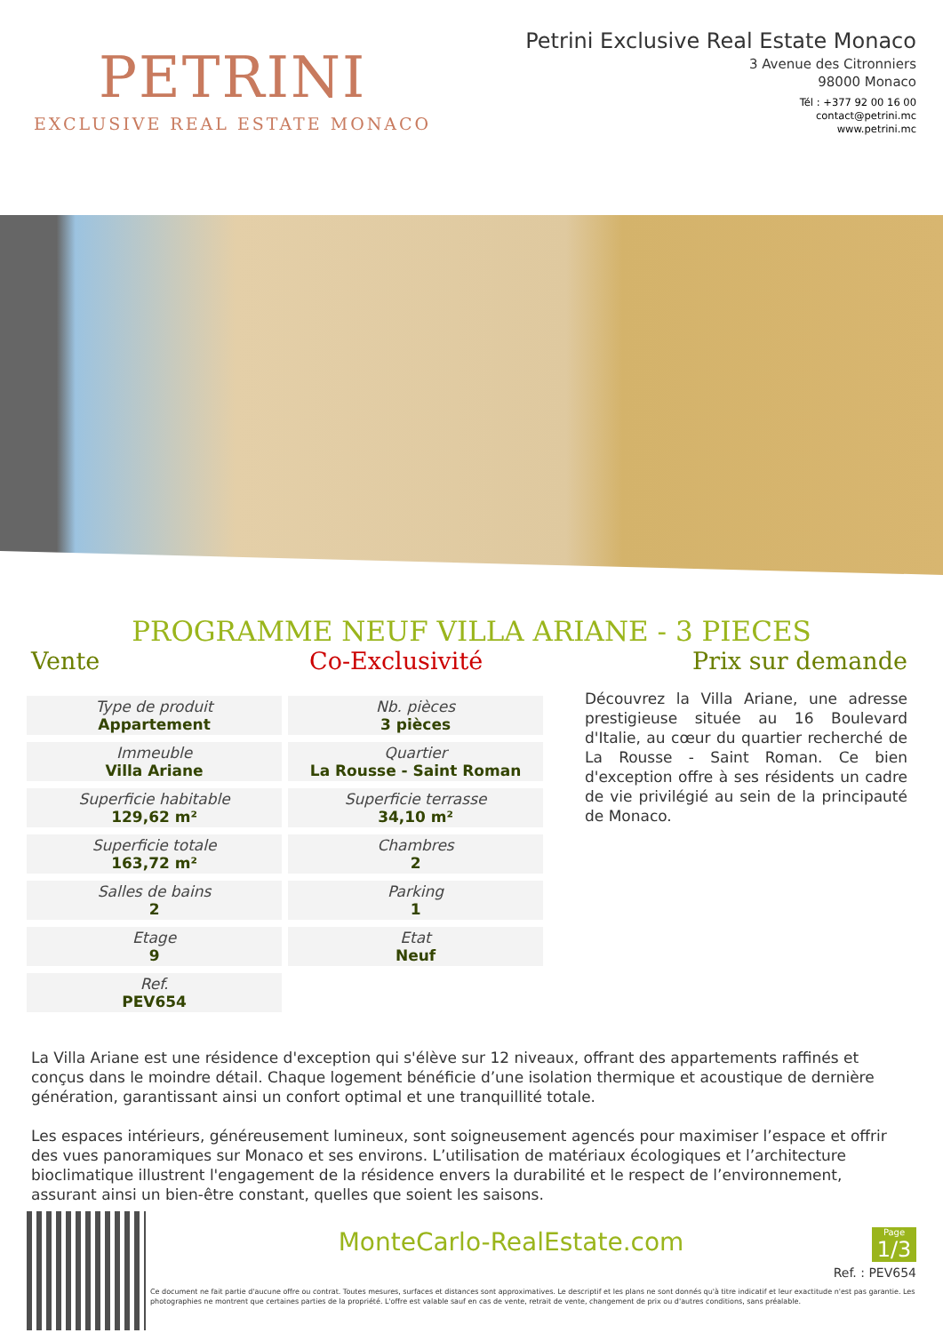PETRINI
EXCLUSIVE REAL ESTATE MONACO
Petrini Exclusive Real Estate Monaco
3 Avenue des Citronniers
98000 Monaco
Tél : +377 92 00 16 00
contact@petrini.mc
www.petrini.mc
PROGRAMME NEUF VILLA ARIANE - 3 PIECES
Vente Co-Exclusivité Prix sur demande
| Type de produit Appartement | Nb. pièces 3 pièces |
| Immeuble Villa Ariane | Quartier La Rousse - Saint Roman |
| Superficie habitable 129,62 m² | Superficie terrasse 34,10 m² |
| Superficie totale 163,72 m² | Chambres 2 |
| Salles de bains 2 | Parking 1 |
| Etage 9 | Etat Neuf |
| Ref. PEV654 | |
Découvrez la Villa Ariane, une adresse prestigieuse située au 16 Boulevard d'Italie, au cœur du quartier recherché de La Rousse - Saint Roman. Ce bien d'exception offre à ses résidents un cadre de vie privilégié au sein de la principauté de Monaco.
La Villa Ariane est une résidence d'exception qui s'élève sur 12 niveaux, offrant des appartements raffinés et conçus dans le moindre détail. Chaque logement bénéficie d’une isolation thermique et acoustique de dernière génération, garantissant ainsi un confort optimal et une tranquillité totale.
Les espaces intérieurs, généreusement lumineux, sont soigneusement agencés pour maximiser l’espace et offrir des vues panoramiques sur Monaco et ses environs. L’utilisation de matériaux écologiques et l’architecture bioclimatique illustrent l'engagement de la résidence envers la durabilité et le respect de l’environnement, assurant ainsi un bien-être constant, quelles que soient les saisons.
MonteCarlo-RealEstate.com
Page
1/3
Ref. : PEV654
Ce document ne fait partie d'aucune offre ou contrat. Toutes mesures, surfaces et distances sont approximatives. Le descriptif et les plans ne sont donnés qu'à titre indicatif et leur exactitude n'est pas garantie. Les photographies ne montrent que certaines parties de la propriété. L'offre est valable sauf en cas de vente, retrait de vente, changement de prix ou d'autres conditions, sans préalable.